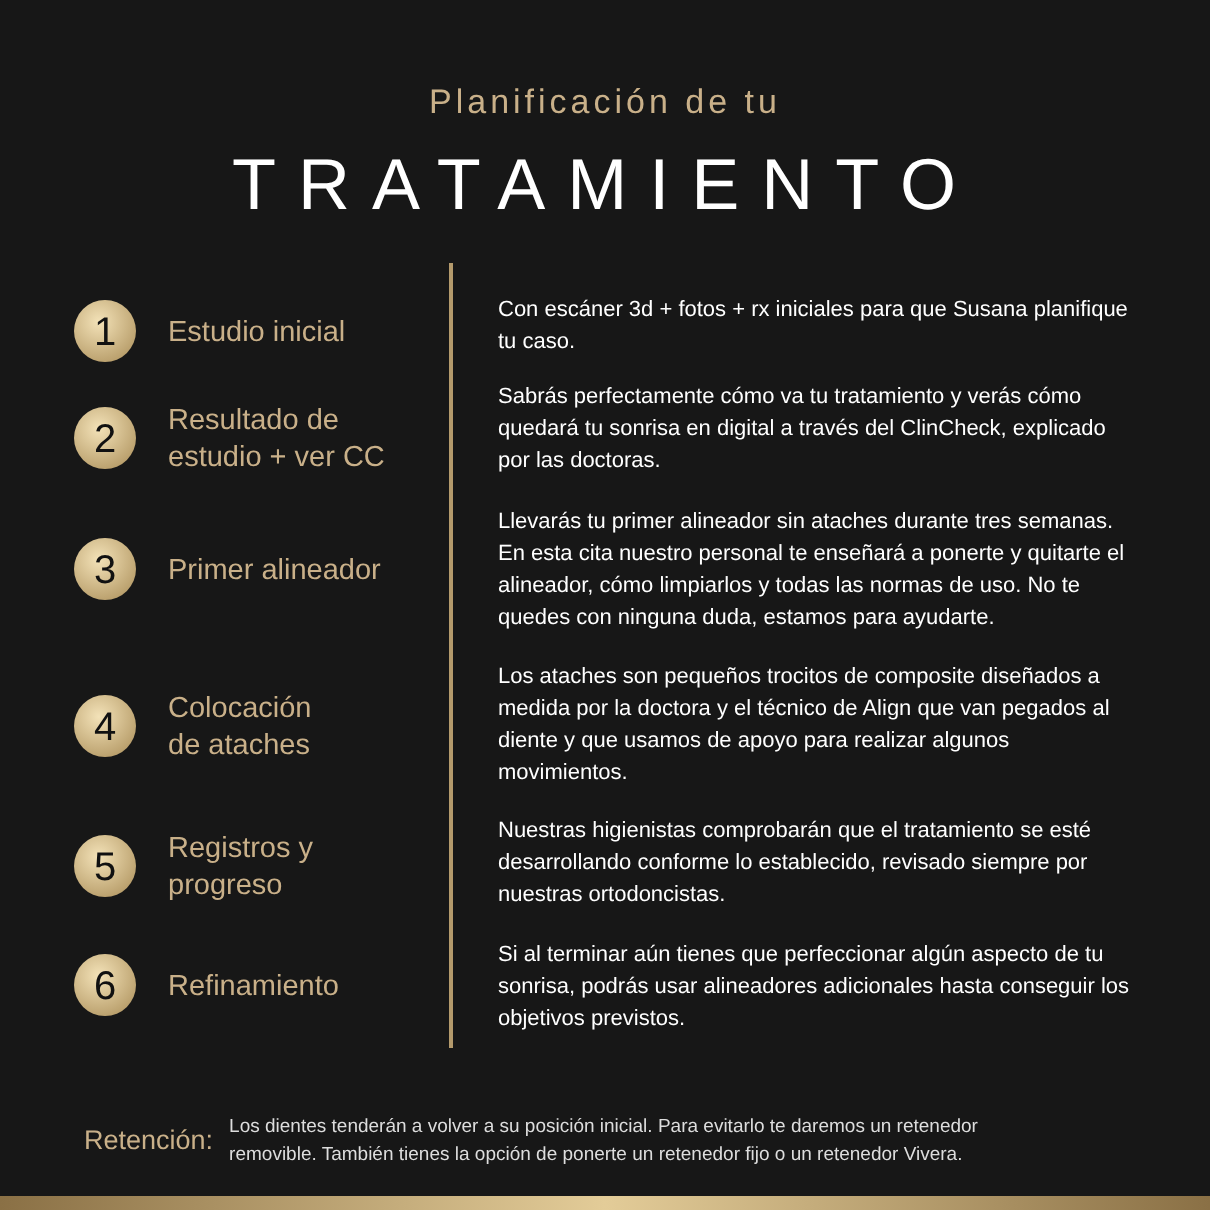Planificación de tu
TRATAMIENTO
1
Estudio inicial
2
Resultado de
estudio + ver CC
3
Primer alineador
4
Colocación
de ataches
5
Registros y
progreso
6
Refinamiento
Con escáner 3d + fotos + rx iniciales para que Susana planifique tu caso.
Sabrás perfectamente cómo va tu tratamiento y verás cómo quedará tu sonrisa en digital a través del ClinCheck, explicado por las doctoras.
Llevarás tu primer alineador sin ataches durante tres semanas. En esta cita nuestro personal te enseñará a ponerte y quitarte el alineador, cómo limpiarlos y todas las normas de uso. No te quedes con ninguna duda, estamos para ayudarte.
Los ataches son pequeños trocitos de composite diseñados a medida por la doctora y el técnico de Align que van pegados al diente y que usamos de apoyo para realizar algunos movimientos.
Nuestras higienistas comprobarán que el tratamiento se esté desarrollando conforme lo establecido, revisado siempre por nuestras ortodoncistas.
Si al terminar aún tienes que perfeccionar algún aspecto de tu sonrisa, podrás usar alineadores adicionales hasta conseguir los objetivos previstos.
Retención:
Los dientes tenderán a volver a su posición inicial. Para evitarlo te daremos un retenedor
removible. También tienes la opción de ponerte un retenedor fijo o un retenedor Vivera.